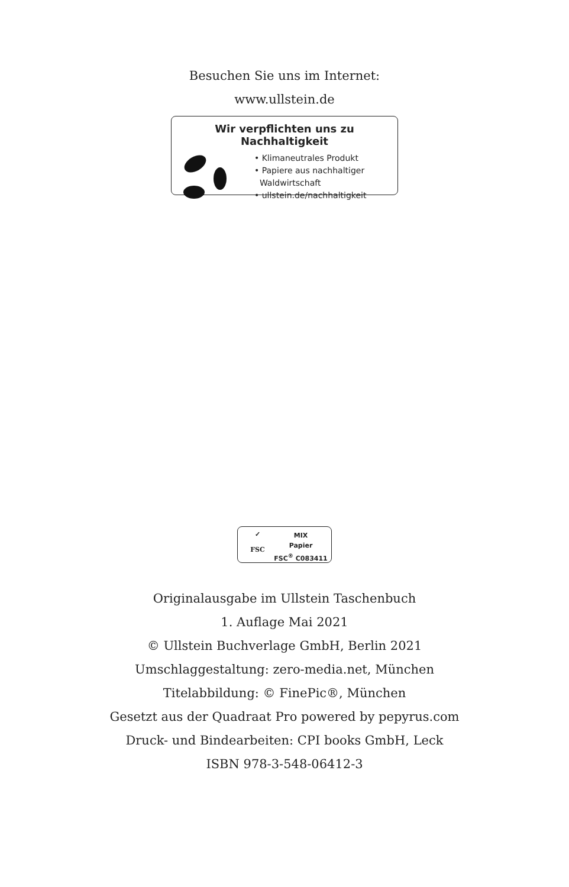Besuchen Sie uns im Internet:
www.ullstein.de
Wir verpflichten uns zu Nachhaltigkeit
• Klimaneutrales Produkt
• Papiere aus nachhaltiger
Waldwirtschaft
• ullstein.de/nachhaltigkeit
✓
FSC
MIX
Papier
FSC<sup>®</sup> C083411
Originalausgabe im Ullstein Taschenbuch
1. Auflage Mai 2021
© Ullstein Buchverlage GmbH, Berlin 2021
Umschlaggestaltung: zero-media.net, München
Titelabbildung: © FinePic®, München
Gesetzt aus der Quadraat Pro powered by pepyrus.com
Druck- und Bindearbeiten: CPI books GmbH, Leck
ISBN 978-3-548-06412-3